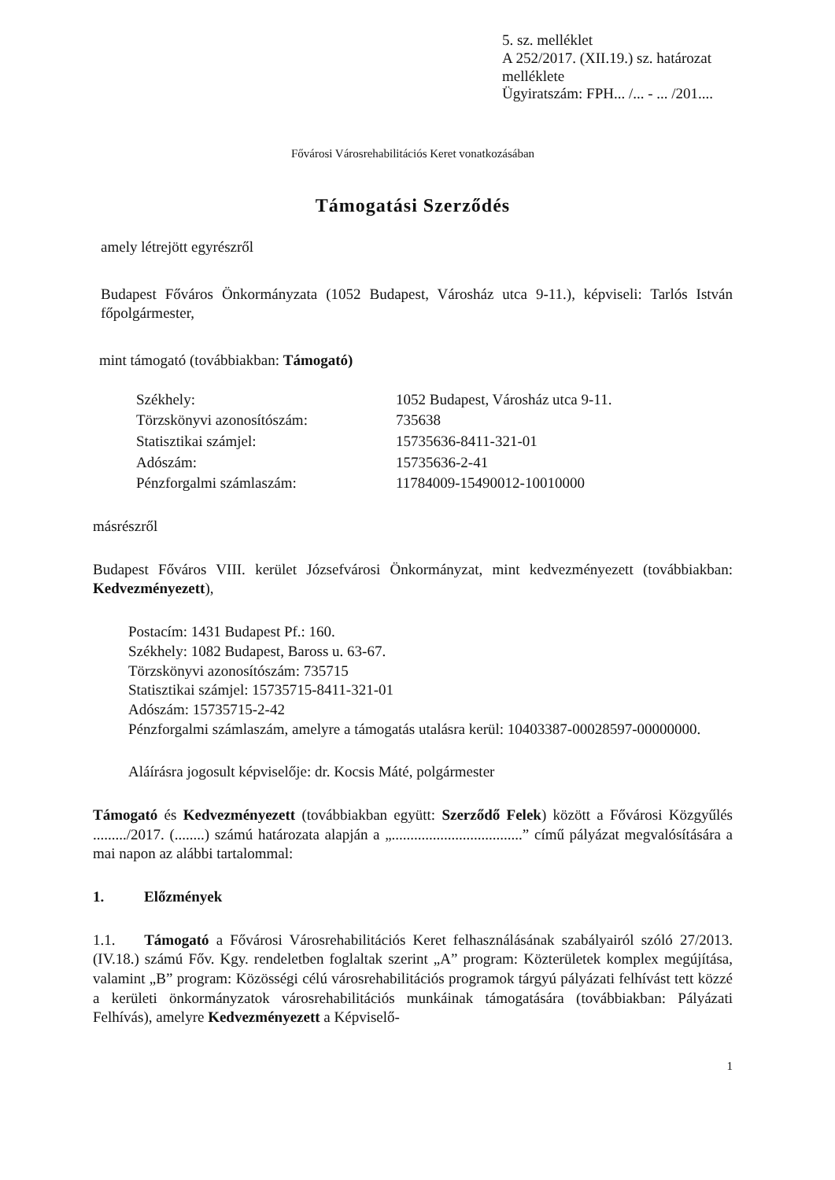5. sz. melléklet
A 252/2017. (XII.19.) sz. határozat melléklete
Ügyiratszám: FPH... /... - ... /201....
Fővárosi Városrehabilitációs Keret vonatkozásában
Támogatási Szerződés
amely létrejött egyrészről
Budapest Főváros Önkormányzata (1052 Budapest, Városház utca 9-11.), képviseli: Tarlós István főpolgármester,
mint támogató (továbbiakban: Támogató)
Székhely: 1052 Budapest, Városház utca 9-11. Törzskönyvi azonosítószám: 735638 Statisztikai számjel: 15735636-8411-321-01 Adószám: 15735636-2-41 Pénzforgalmi számlaszám: 11784009-15490012-10010000
másrészről
Budapest Főváros VIII. kerület Józsefvárosi Önkormányzat, mint kedvezményezett (továbbiakban: Kedvezményezett),
Postacím: 1431 Budapest Pf.: 160.
Székhely: 1082 Budapest, Baross u. 63-67.
Törzskönyvi azonosítószám: 735715
Statisztikai számjel: 15735715-8411-321-01
Adószám: 15735715-2-42
Pénzforgalmi számlaszám, amelyre a támogatás utalásra kerül: 10403387-00028597-00000000.
Aláírásra jogosult képviselője: dr. Kocsis Máté, polgármester
Támogató és Kedvezményezett (továbbiakban együtt: Szerződő Felek) között a Fővárosi Közgyűlés ........./2017. (........) számú határozata alapján a „...................................” című pályázat megvalósítására a mai napon az alábbi tartalommal:
1. Előzmények
1.1. Támogató a Fővárosi Városrehabilitációs Keret felhasználásának szabályairól szóló 27/2013. (IV.18.) számú Főv. Kgy. rendeletben foglaltak szerint „A” program: Közterületek komplex megújítása, valamint „B” program: Közösségi célú városrehabilitációs programok tárgyú pályázati felhívást tett közzé a kerületi önkormányzatok városrehabilitációs munkáinak támogatására (továbbiakban: Pályázati Felhívás), amelyre Kedvezményezett a Képviselő-
1